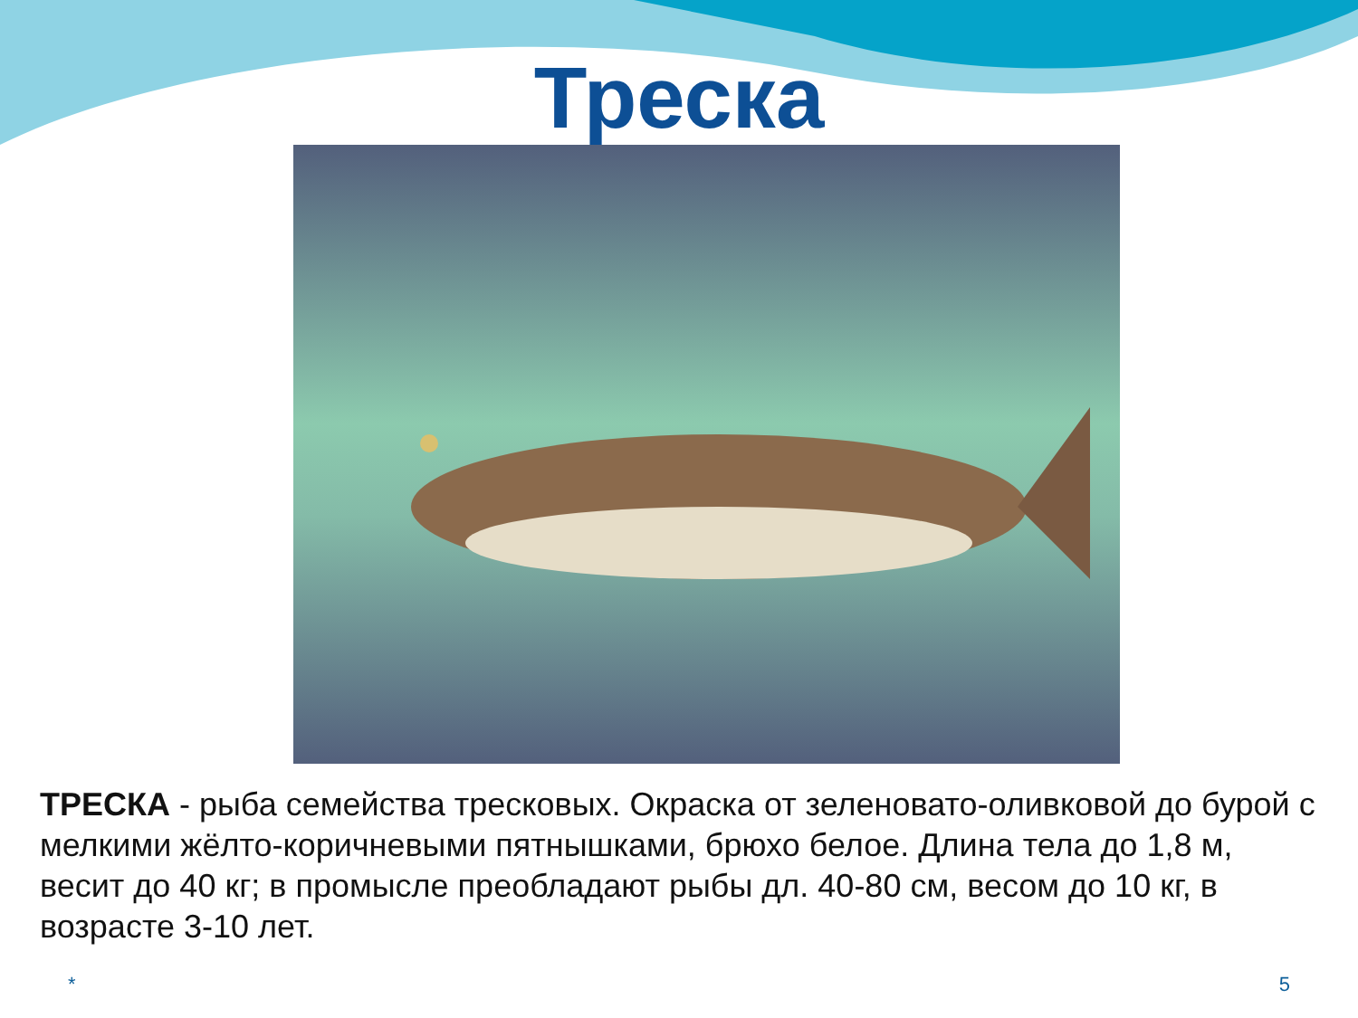Треска
ТРЕСКА - рыба семейства тресковых. Окраска от зеленовато-оливковой до бурой с мелкими жёлто-коричневыми пятнышками, брюхо белое. Длина тела до 1,8 м, весит до 40 кг; в промысле преобладают рыбы дл. 40-80 см, весом до 10 кг, в возрасте 3-10 лет.
* 5